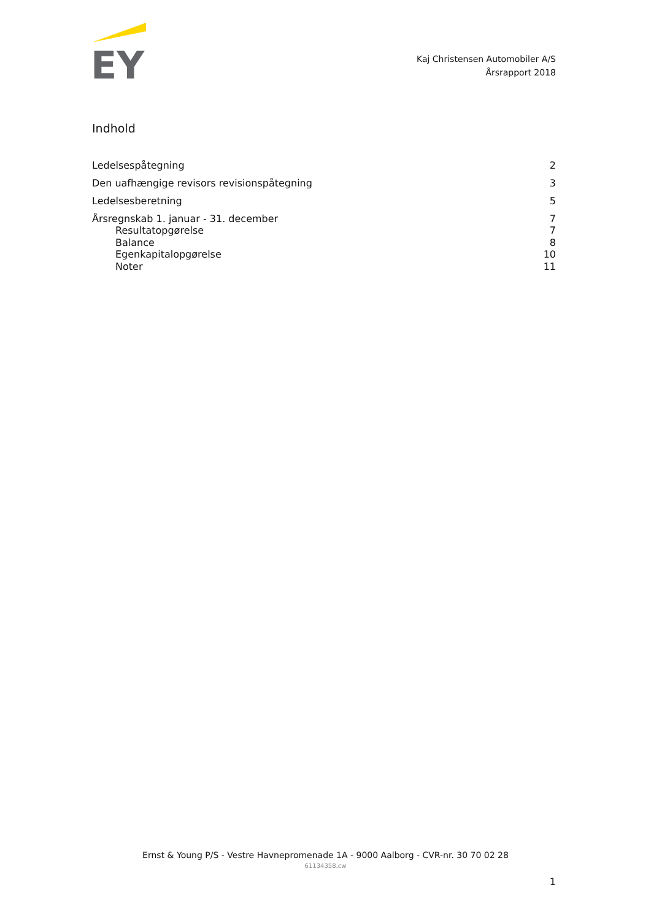EY
Kaj Christensen Automobiler A/S
Årsrapport 2018
Indhold
Ledelsespåtegning 2
Den uafhængige revisors revisionspåtegning 3
Ledelsesberetning 5
Årsregnskab 1. januar - 31. december 7
Resultatopgørelse 7
Balance 8
Egenkapitalopgørelse 10
Noter 11
Ernst & Young P/S - Vestre Havnepromenade 1A - 9000 Aalborg - CVR-nr. 30 70 02 28
61134358.cw
1